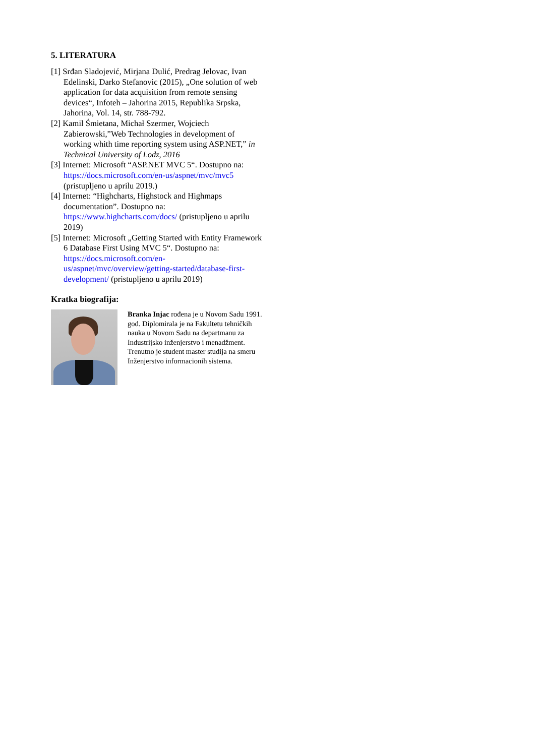5. LITERATURA
[1] Srđan Sladojević, Mirjana Dulić, Predrag Jelovac, Ivan Edelinski, Darko Stefanovic (2015), „One solution of web application for data acquisition from remote sensing devices“, Infoteh – Jahorina 2015, Republika Srpska, Jahorina, Vol. 14, str. 788-792.
[2] Kamil Śmietana, Michał Szermer, Wojciech Zabierowski,”Web Technologies in development of working whith time reporting system using ASP.NET,” in Technical University of Lodz, 2016
[3] Internet: Microsoft “ASP.NET MVC 5“. Dostupno na: https://docs.microsoft.com/en-us/aspnet/mvc/mvc5 (pristupljeno u aprilu 2019.)
[4] Internet: “Highcharts, Highstock and Highmaps documentation”. Dostupno na: https://www.highcharts.com/docs/ (pristupljeno u aprilu 2019)
[5] Internet: Microsoft „Getting Started with Entity Framework 6 Database First Using MVC 5“. Dostupno na: https://docs.microsoft.com/en-us/aspnet/mvc/overview/getting-started/database-first-development/ (pristupljeno u aprilu 2019)
Kratka biografija:
Branka Injac rođena je u Novom Sadu 1991. god. Diplomirala je na Fakultetu tehničkih nauka u Novom Sadu na departmanu za Industrijsko inženjerstvo i menadžment. Trenutno je student master studija na smeru Inženjerstvo informacionih sistema.